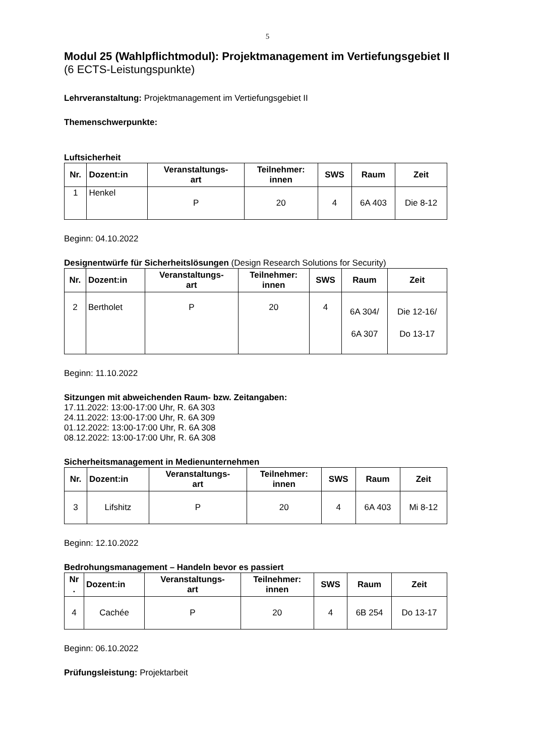5
Modul 25 (Wahlpflichtmodul): Projektmanagement im Vertiefungsgebiet II
(6 ECTS-Leistungspunkte)
Lehrveranstaltung: Projektmanagement im Vertiefungsgebiet II
Themenschwerpunkte:
Luftsicherheit
| Nr. | Dozent:in | Veranstaltungs- art | Teilnehmer: innen | SWS | Raum | Zeit |
| --- | --- | --- | --- | --- | --- | --- |
| 1 | Henkel | P | 20 | 4 | 6A 403 | Die 8-12 |
Beginn: 04.10.2022
Designentwürfe für Sicherheitslösungen (Design Research Solutions for Security)
| Nr. | Dozent:in | Veranstaltungs- art | Teilnehmer: innen | SWS | Raum | Zeit |
| --- | --- | --- | --- | --- | --- | --- |
| 2 | Bertholet | P | 20 | 4 | 6A 304/ 6A 307 | Die 12-16/ Do 13-17 |
Beginn: 11.10.2022
Sitzungen mit abweichenden Raum- bzw. Zeitangaben:
17.11.2022: 13:00-17:00 Uhr, R. 6A 303
24.11.2022: 13:00-17:00 Uhr, R. 6A 309
01.12.2022: 13:00-17:00 Uhr, R. 6A 308
08.12.2022: 13:00-17:00 Uhr, R. 6A 308
Sicherheitsmanagement in Medienunternehmen
| Nr. | Dozent:in | Veranstaltungs- art | Teilnehmer: innen | SWS | Raum | Zeit |
| --- | --- | --- | --- | --- | --- | --- |
| 3 | Lifshitz | P | 20 | 4 | 6A 403 | Mi 8-12 |
Beginn: 12.10.2022
Bedrohungsmanagement – Handeln bevor es passiert
| Nr . | Dozent:in | Veranstaltungs- art | Teilnehmer: innen | SWS | Raum | Zeit |
| --- | --- | --- | --- | --- | --- | --- |
| 4 | Cachée | P | 20 | 4 | 6B 254 | Do 13-17 |
Beginn: 06.10.2022
Prüfungsleistung: Projektarbeit